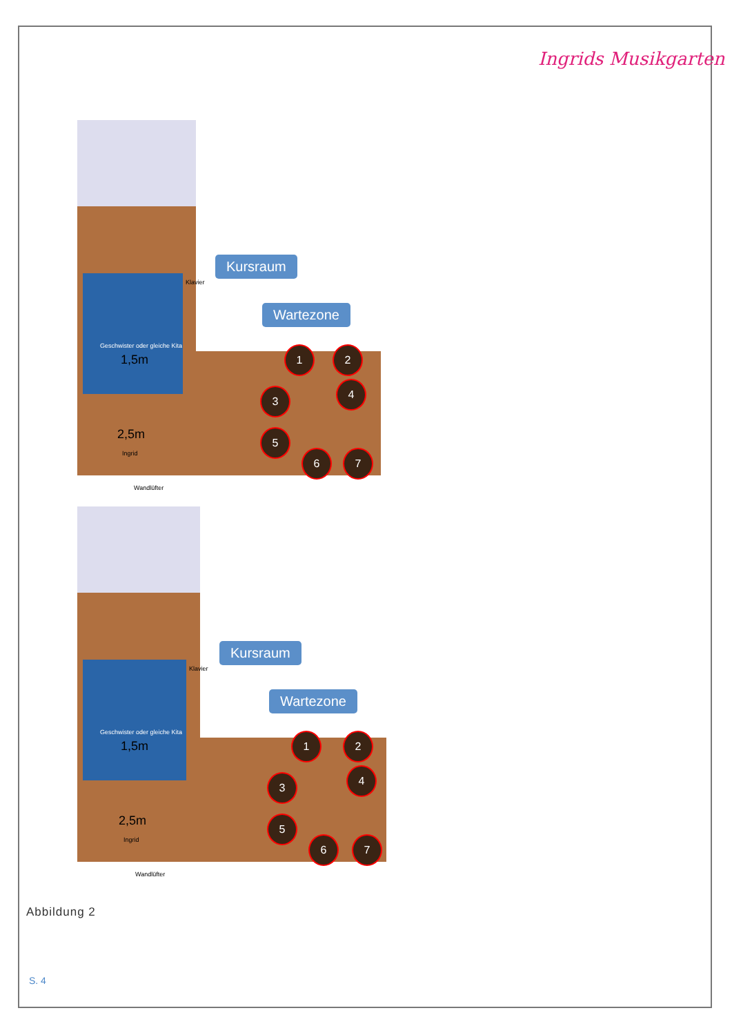Ingrids Musikgarten
Geschwister oder gleiche Kita
1,5m
2,5m
Ingrid
Wandlüfter
Kursraum
Wartezone
Klavier
1 2
3
4
5
6 7
Geschwister oder gleiche Kita
1,5m
2,5m
Ingrid
Wandlüfter
Kursraum
Wartezone
Klavier
1 2
3
4
5
6 7
Abbildung 2
S. 4